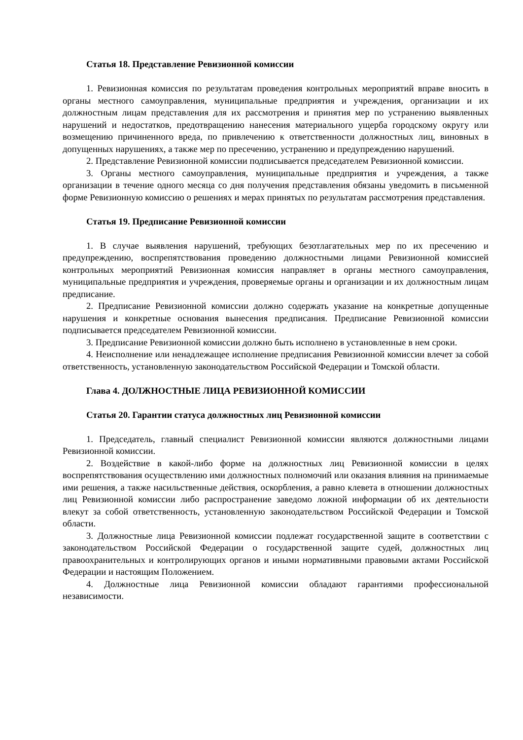Статья 18. Представление Ревизионной комиссии
1. Ревизионная комиссия по результатам проведения контрольных мероприятий вправе вносить в органы местного самоуправления, муниципальные предприятия и учреждения, организации и их должностным лицам представления для их рассмотрения и принятия мер по устранению выявленных нарушений и недостатков, предотвращению нанесения материального ущерба городскому округу или возмещению причиненного вреда, по привлечению к ответственности должностных лиц, виновных в допущенных нарушениях, а также мер по пресечению, устранению и предупреждению нарушений.
2. Представление Ревизионной комиссии подписывается председателем Ревизионной комиссии.
3. Органы местного самоуправления, муниципальные предприятия и учреждения, а также организации в течение одного месяца со дня получения представления обязаны уведомить в письменной форме Ревизионную комиссию о решениях и мерах принятых по результатам рассмотрения представления.
Статья 19. Предписание Ревизионной комиссии
1. В случае выявления нарушений, требующих безотлагательных мер по их пресечению и предупреждению, воспрепятствования проведению должностными лицами Ревизионной комиссией контрольных мероприятий Ревизионная комиссия направляет в органы местного самоуправления, муниципальные предприятия и учреждения, проверяемые органы и организации и их должностным лицам предписание.
2. Предписание Ревизионной комиссии должно содержать указание на конкретные допущенные нарушения и конкретные основания вынесения предписания. Предписание Ревизионной комиссии подписывается председателем Ревизионной комиссии.
3. Предписание Ревизионной комиссии должно быть исполнено в установленные в нем сроки.
4. Неисполнение или ненадлежащее исполнение предписания Ревизионной комиссии влечет за собой ответственность, установленную законодательством Российской Федерации и Томской области.
Глава 4. ДОЛЖНОСТНЫЕ ЛИЦА РЕВИЗИОННОЙ КОМИССИИ
Статья 20. Гарантии статуса должностных лиц Ревизионной комиссии
1. Председатель, главный специалист Ревизионной комиссии являются должностными лицами Ревизионной комиссии.
2. Воздействие в какой-либо форме на должностных лиц Ревизионной комиссии в целях воспрепятствования осуществлению ими должностных полномочий или оказания влияния на принимаемые ими решения, а также насильственные действия, оскорбления, а равно клевета в отношении должностных лиц Ревизионной комиссии либо распространение заведомо ложной информации об их деятельности влекут за собой ответственность, установленную законодательством Российской Федерации и Томской области.
3. Должностные лица Ревизионной комиссии подлежат государственной защите в соответствии с законодательством Российской Федерации о государственной защите судей, должностных лиц правоохранительных и контролирующих органов и иными нормативными правовыми актами Российской Федерации и настоящим Положением.
4. Должностные лица Ревизионной комиссии обладают гарантиями профессиональной независимости.